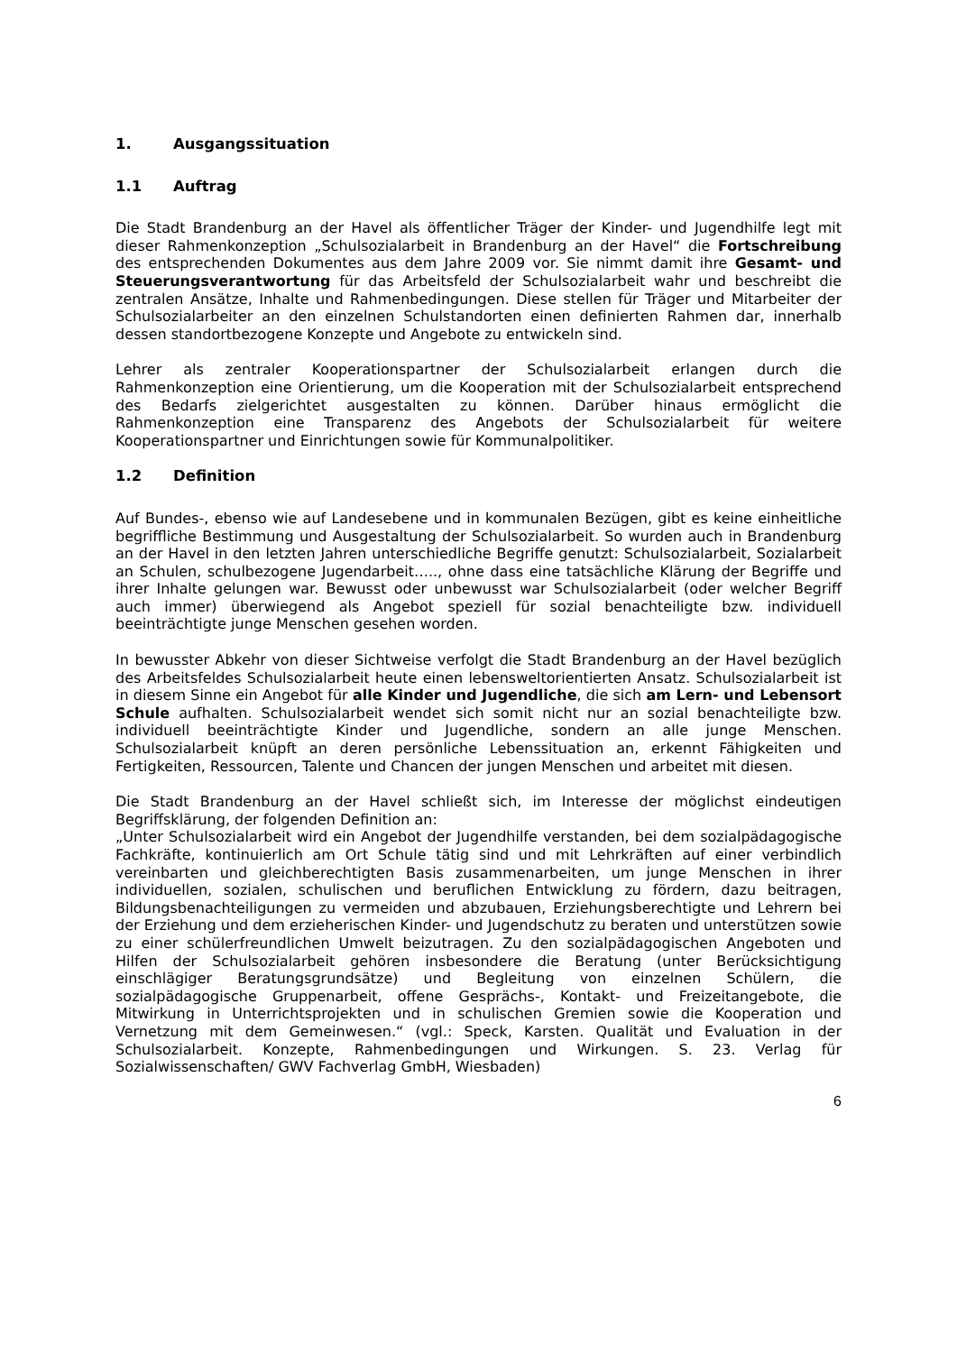1. Ausgangssituation
1.1 Auftrag
Die Stadt Brandenburg an der Havel als öffentlicher Träger der Kinder- und Jugendhilfe legt mit dieser Rahmenkonzeption „Schulsozialarbeit in Brandenburg an der Havel“ die Fortschreibung des entsprechenden Dokumentes aus dem Jahre 2009 vor. Sie nimmt damit ihre Gesamt- und Steuerungsverantwortung für das Arbeitsfeld der Schulsozialarbeit wahr und beschreibt die zentralen Ansätze, Inhalte und Rahmenbedingungen. Diese stellen für Träger und Mitarbeiter der Schulsozialarbeiter an den einzelnen Schulstandorten einen definierten Rahmen dar, innerhalb dessen standortbezogene Konzepte und Angebote zu entwickeln sind.
Lehrer als zentraler Kooperationspartner der Schulsozialarbeit erlangen durch die Rahmenkonzeption eine Orientierung, um die Kooperation mit der Schulsozialarbeit entsprechend des Bedarfs zielgerichtet ausgestalten zu können. Darüber hinaus ermöglicht die Rahmenkonzeption eine Transparenz des Angebots der Schulsozialarbeit für weitere Kooperationspartner und Einrichtungen sowie für Kommunalpolitiker.
1.2 Definition
Auf Bundes-, ebenso wie auf Landesebene und in kommunalen Bezügen, gibt es keine einheitliche begriffliche Bestimmung und Ausgestaltung der Schulsozialarbeit. So wurden auch in Brandenburg an der Havel in den letzten Jahren unterschiedliche Begriffe genutzt: Schulsozialarbeit, Sozialarbeit an Schulen, schulbezogene Jugendarbeit….., ohne dass eine tatsächliche Klärung der Begriffe und ihrer Inhalte gelungen war. Bewusst oder unbewusst war Schulsozialarbeit (oder welcher Begriff auch immer) überwiegend als Angebot speziell für sozial benachteiligte bzw. individuell beeinträchtigte junge Menschen gesehen worden.
In bewusster Abkehr von dieser Sichtweise verfolgt die Stadt Brandenburg an der Havel bezüglich des Arbeitsfeldes Schulsozialarbeit heute einen lebensweltorientierten Ansatz. Schulsozialarbeit ist in diesem Sinne ein Angebot für alle Kinder und Jugendliche, die sich am Lern- und Lebensort Schule aufhalten. Schulsozialarbeit wendet sich somit nicht nur an sozial benachteiligte bzw. individuell beeinträchtigte Kinder und Jugendliche, sondern an alle junge Menschen. Schulsozialarbeit knüpft an deren persönliche Lebenssituation an, erkennt Fähigkeiten und Fertigkeiten, Ressourcen, Talente und Chancen der jungen Menschen und arbeitet mit diesen.
Die Stadt Brandenburg an der Havel schließt sich, im Interesse der möglichst eindeutigen Begriffsklärung, der folgenden Definition an:
„Unter Schulsozialarbeit wird ein Angebot der Jugendhilfe verstanden, bei dem sozialpädagogische Fachkräfte, kontinuierlich am Ort Schule tätig sind und mit Lehrkräften auf einer verbindlich vereinbarten und gleichberechtigten Basis zusammenarbeiten, um junge Menschen in ihrer individuellen, sozialen, schulischen und beruflichen Entwicklung zu fördern, dazu beitragen, Bildungsbenachteiligungen zu vermeiden und abzubauen, Erziehungsberechtigte und Lehrern bei der Erziehung und dem erzieherischen Kinder- und Jugendschutz zu beraten und unterstützen sowie zu einer schülerfreundlichen Umwelt beizutragen. Zu den sozialpädagogischen Angeboten und Hilfen der Schulsozialarbeit gehören insbesondere die Beratung (unter Berücksichtigung einschlägiger Beratungsgrundsätze) und Begleitung von einzelnen Schülern, die sozialpädagogische Gruppenarbeit, offene Gesprächs-, Kontakt- und Freizeitangebote, die Mitwirkung in Unterrichtsprojekten und in schulischen Gremien sowie die Kooperation und Vernetzung mit dem Gemeinwesen.“ (vgl.: Speck, Karsten. Qualität und Evaluation in der Schulsozialarbeit. Konzepte, Rahmenbedingungen und Wirkungen. S. 23. Verlag für Sozialwissenschaften/ GWV Fachverlag GmbH, Wiesbaden)
6